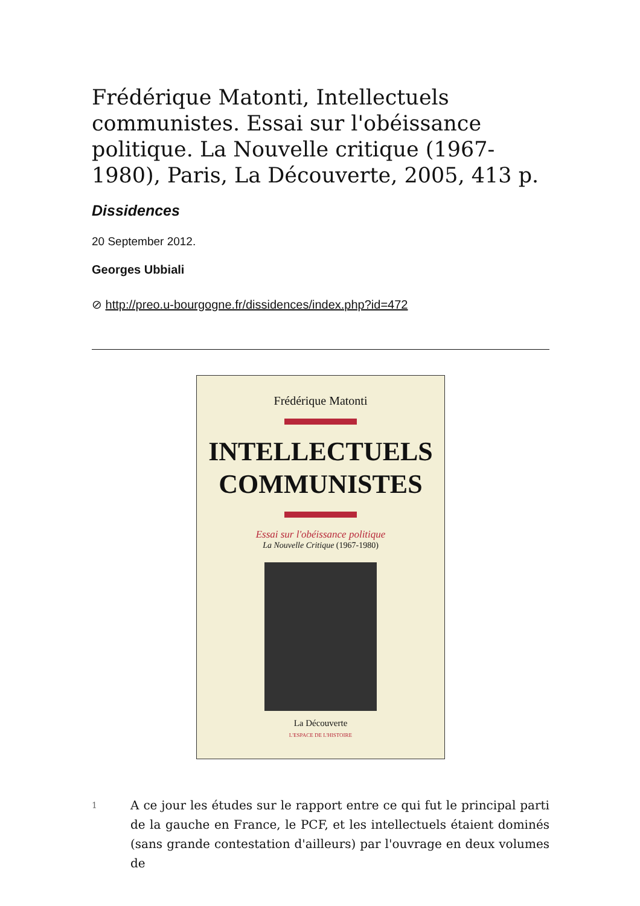Frédérique Matonti, Intellectuels communistes. Essai sur l'obéissance politique. La Nouvelle critique (1967-1980), Paris, La Découverte, 2005, 413 p.
Dissidences
20 September 2012.
Georges Ubbiali
⊘ http://preo.u-bourgogne.fr/dissidences/index.php?id=472
Frédérique Matonti
INTELLECTUELS
COMMUNISTES
Essai sur l'obéissance politique
La Nouvelle Critique (1967-1980)
La Découverte
L'ESPACE DE L'HISTOIRE
1
A ce jour les études sur le rapport entre ce qui fut le principal parti de la gauche en France, le PCF, et les intellectuels étaient dominés (sans grande contestation d'ailleurs) par l'ouvrage en deux volumes de